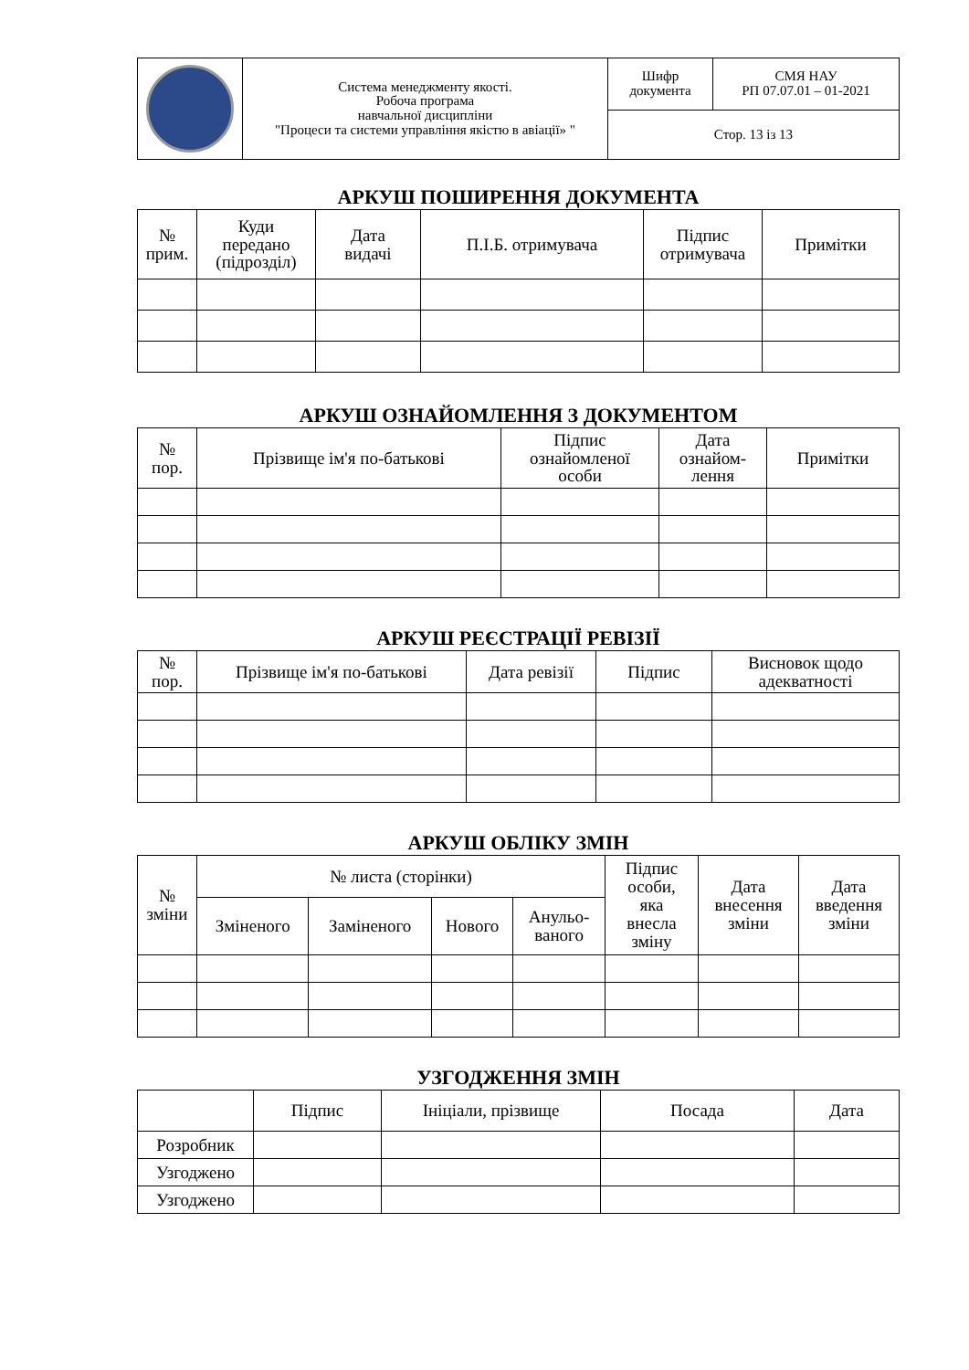| | Система менеджменту якості. Робоча програма навчальної дисципліни "Процеси та системи управління якістю в авіації» " | Шифр документа | СМЯ НАУ РП 07.07.01 – 01-2021 |
| | | Стор. 13 із 13 | |
АРКУШ ПОШИРЕННЯ ДОКУМЕНТА
| № прим. | Куди передано (підрозділ) | Дата видачі | П.І.Б. отримувача | Підпис отримувача | Примітки |
| --- | --- | --- | --- | --- | --- |
АРКУШ ОЗНАЙОМЛЕННЯ З ДОКУМЕНТОМ
| № пор. | Прізвище ім'я по-батькові | Підпис ознайомленої особи | Дата ознайом- лення | Примітки |
| --- | --- | --- | --- | --- |
АРКУШ РЕЄСТРАЦІЇ РЕВІЗІЇ
| № пор. | Прізвище ім'я по-батькові | Дата ревізії | Підпис | Висновок щодо адекватності |
| --- | --- | --- | --- | --- |
АРКУШ ОБЛІКУ ЗМІН
| № зміни | № листа (сторінки) | | | | Підпис особи, яка внесла зміну | Дата внесення зміни | Дата введення зміни |
| --- | --- | --- | --- | --- | --- | --- | --- |
| | Зміненого | Заміненого | Нового | Анульо- ваного | | | |
УЗГОДЖЕННЯ ЗМІН
| | Підпис | Ініціали, прізвище | Посада | Дата |
| --- | --- | --- | --- | --- |
| Розробник | | | | |
| Узгоджено | | | | |
| Узгоджено | | | | |